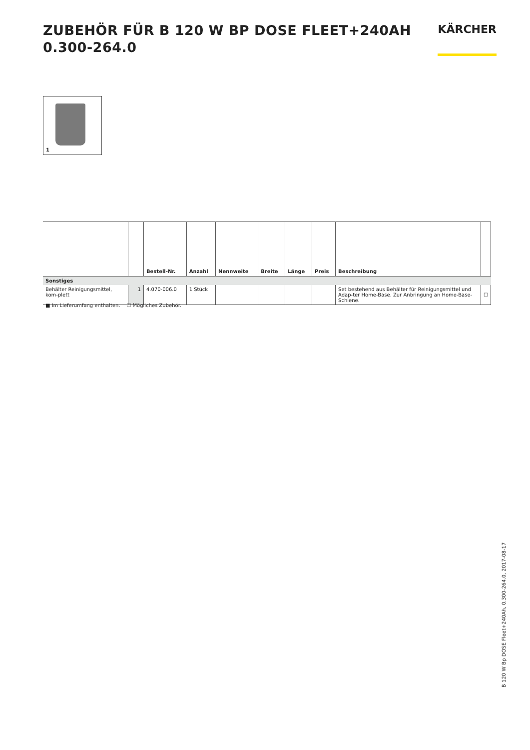ZUBEHÖR FÜR B 120 W BP DOSE FLEET+240AH
0.300-264.0
KÄRCHER
1
| | | Bestell-Nr. | Anzahl | Nennweite | Breite | Länge | Preis | Beschreibung | |
| --- | --- | --- | --- | --- | --- | --- | --- | --- | --- |
| Sonstiges | | | | | | | | | |
| Behälter Reinigungsmittel, kom-plett | 1 | 4.070-006.0 | 1 Stück | | | | | Set bestehend aus Behälter für Reinigungsmittel und Adap-ter Home-Base. Zur Anbringung an Home-Base-Schiene. | ☐ |
■ Im Lieferumfang enthalten. ☐ Mögliches Zubehör.
B 120 W Bp DOSE Fleet+240Ah, 0.300-264.0, 2017-08-17